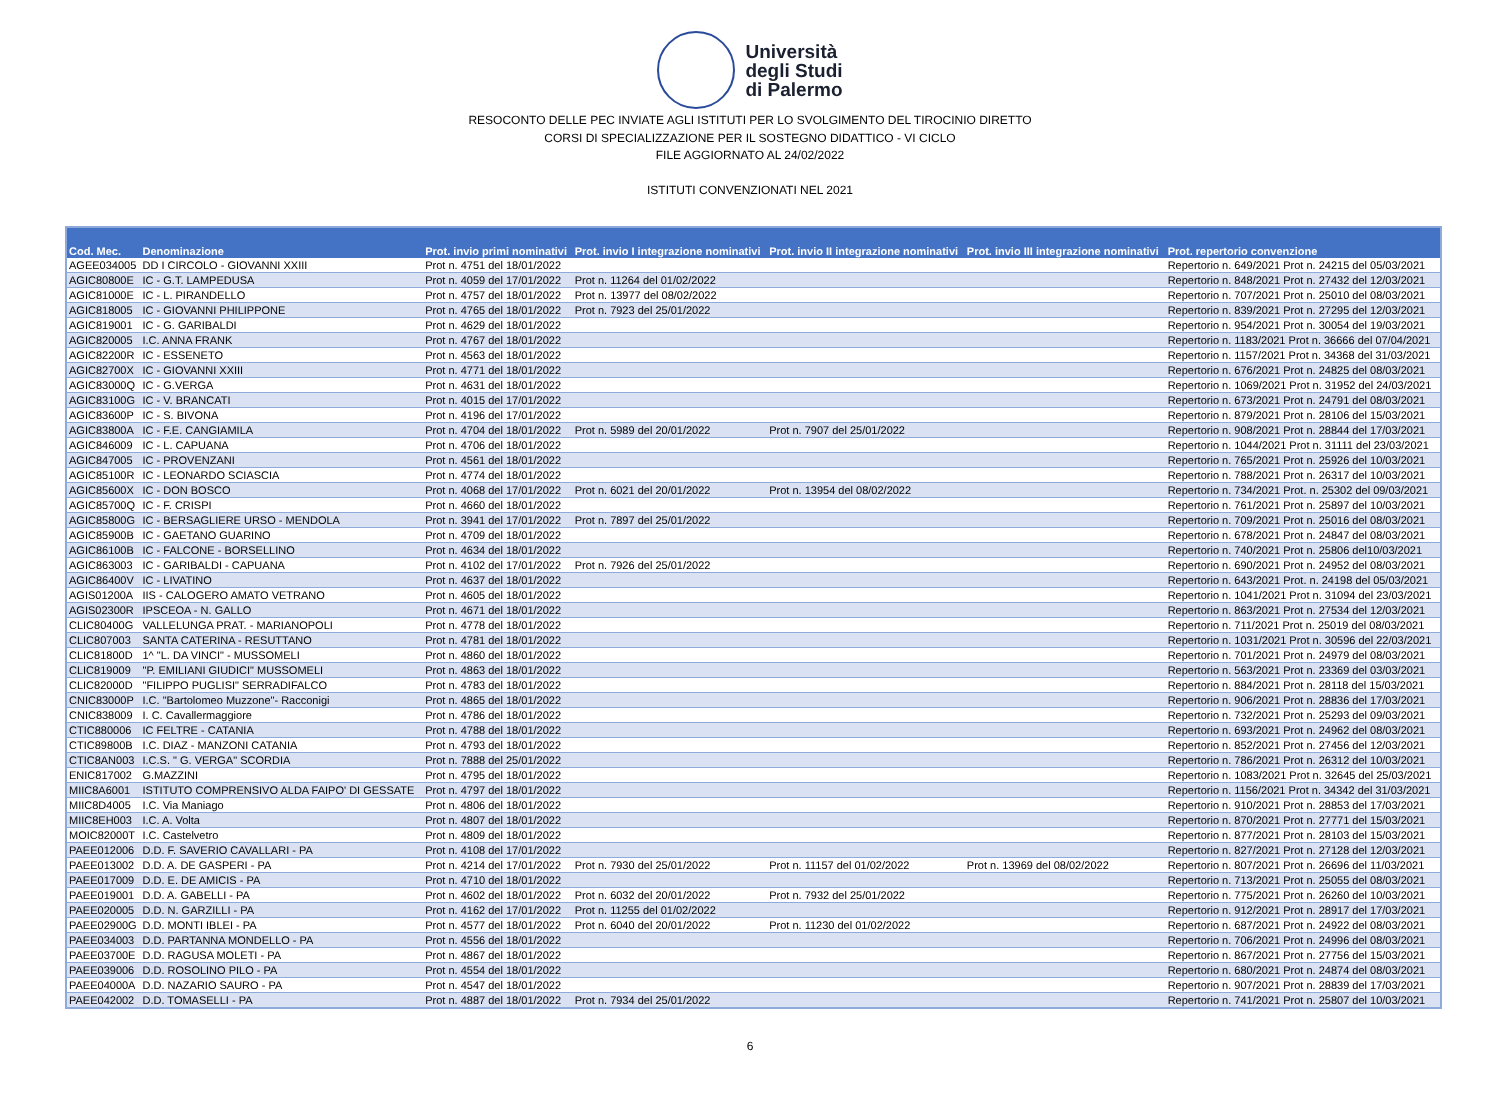Università
degli Studi
di Palermo
RESOCONTO DELLE PEC INVIATE AGLI ISTITUTI PER LO SVOLGIMENTO DEL TIROCINIO DIRETTO
CORSI DI SPECIALIZZAZIONE PER IL SOSTEGNO DIDATTICO - VI CICLO
FILE AGGIORNATO AL 24/02/2022
ISTITUTI CONVENZIONATI NEL 2021
| Cod. Mec. | Denominazione | Prot. invio primi nominativi | Prot. invio I integrazione nominativi | Prot. invio II integrazione nominativi | Prot. invio III integrazione nominativi | Prot. repertorio convenzione |
| --- | --- | --- | --- | --- | --- | --- |
| AGEE034005 | DD I CIRCOLO - GIOVANNI XXIII | Prot n. 4751 del 18/01/2022 | | | | Repertorio n. 649/2021 Prot n. 24215 del 05/03/2021 |
| AGIC80800E | IC - G.T. LAMPEDUSA | Prot n. 4059 del 17/01/2022 | Prot n. 11264 del 01/02/2022 | | | Repertorio n. 848/2021 Prot n. 27432 del 12/03/2021 |
| AGIC81000E | IC - L. PIRANDELLO | Prot n. 4757 del 18/01/2022 | Prot n. 13977 del 08/02/2022 | | | Repertorio n. 707/2021 Prot n. 25010 del 08/03/2021 |
| AGIC818005 | IC - GIOVANNI PHILIPPONE | Prot n. 4765 del 18/01/2022 | Prot n. 7923 del 25/01/2022 | | | Repertorio n. 839/2021 Prot n. 27295 del 12/03/2021 |
| AGIC819001 | IC - G. GARIBALDI | Prot n. 4629 del 18/01/2022 | | | | Repertorio n. 954/2021 Prot n. 30054 del 19/03/2021 |
| AGIC820005 | I.C. ANNA FRANK | Prot n. 4767 del 18/01/2022 | | | | Repertorio n. 1183/2021 Prot n. 36666 del 07/04/2021 |
| AGIC82200R | IC - ESSENETO | Prot n. 4563 del 18/01/2022 | | | | Repertorio n. 1157/2021 Prot n. 34368 del 31/03/2021 |
| AGIC82700X | IC - GIOVANNI XXIII | Prot n. 4771 del 18/01/2022 | | | | Repertorio n. 676/2021 Prot n. 24825 del 08/03/2021 |
| AGIC83000Q | IC - G.VERGA | Prot n. 4631 del 18/01/2022 | | | | Repertorio n. 1069/2021 Prot n. 31952 del 24/03/2021 |
| AGIC83100G | IC - V. BRANCATI | Prot n. 4015 del 17/01/2022 | | | | Repertorio n. 673/2021 Prot n. 24791 del 08/03/2021 |
| AGIC83600P | IC - S. BIVONA | Prot n. 4196 del 17/01/2022 | | | | Repertorio n. 879/2021 Prot n. 28106 del 15/03/2021 |
| AGIC83800A | IC - F.E. CANGIAMILA | Prot n. 4704 del 18/01/2022 | Prot n. 5989 del 20/01/2022 | Prot n. 7907 del 25/01/2022 | | Repertorio n. 908/2021 Prot n. 28844 del 17/03/2021 |
| AGIC846009 | IC - L. CAPUANA | Prot n. 4706 del 18/01/2022 | | | | Repertorio n. 1044/2021 Prot n. 31111 del 23/03/2021 |
| AGIC847005 | IC - PROVENZANI | Prot n. 4561 del 18/01/2022 | | | | Repertorio n. 765/2021 Prot n. 25926 del 10/03/2021 |
| AGIC85100R | IC - LEONARDO SCIASCIA | Prot n. 4774 del 18/01/2022 | | | | Repertorio n. 788/2021 Prot n. 26317 del 10/03/2021 |
| AGIC85600X | IC - DON BOSCO | Prot n. 4068 del 17/01/2022 | Prot n. 6021 del 20/01/2022 | Prot n. 13954 del 08/02/2022 | | Repertorio n. 734/2021 Prot. n. 25302 del 09/03/2021 |
| AGIC85700Q | IC - F. CRISPI | Prot n. 4660 del 18/01/2022 | | | | Repertorio n. 761/2021 Prot n. 25897 del 10/03/2021 |
| AGIC85800G | IC - BERSAGLIERE URSO - MENDOLA | Prot n. 3941 del 17/01/2022 | Prot n. 7897 del 25/01/2022 | | | Repertorio n. 709/2021 Prot n. 25016 del 08/03/2021 |
| AGIC85900B | IC - GAETANO GUARINO | Prot n. 4709 del 18/01/2022 | | | | Repertorio n. 678/2021 Prot n. 24847 del 08/03/2021 |
| AGIC86100B | IC - FALCONE - BORSELLINO | Prot n. 4634 del 18/01/2022 | | | | Repertorio n. 740/2021 Prot n. 25806 del10/03/2021 |
| AGIC863003 | IC - GARIBALDI - CAPUANA | Prot n. 4102 del 17/01/2022 | Prot n. 7926 del 25/01/2022 | | | Repertorio n. 690/2021 Prot n. 24952 del 08/03/2021 |
| AGIC86400V | IC - LIVATINO | Prot n. 4637 del 18/01/2022 | | | | Repertorio n. 643/2021 Prot. n. 24198 del 05/03/2021 |
| AGIS01200A | IIS - CALOGERO AMATO VETRANO | Prot n. 4605 del 18/01/2022 | | | | Repertorio n. 1041/2021 Prot n. 31094 del 23/03/2021 |
| AGIS02300R | IPSCEOA - N. GALLO | Prot n. 4671 del 18/01/2022 | | | | Repertorio n. 863/2021 Prot n. 27534 del 12/03/2021 |
| CLIC80400G | VALLELUNGA PRAT. - MARIANOPOLI | Prot n. 4778 del 18/01/2022 | | | | Repertorio n. 711/2021 Prot n. 25019 del 08/03/2021 |
| CLIC807003 | SANTA CATERINA - RESUTTANO | Prot n. 4781 del 18/01/2022 | | | | Repertorio n. 1031/2021 Prot n. 30596 del 22/03/2021 |
| CLIC81800D | 1^ "L. DA VINCI" - MUSSOMELI | Prot n. 4860 del 18/01/2022 | | | | Repertorio n. 701/2021 Prot n. 24979 del 08/03/2021 |
| CLIC819009 | "P. EMILIANI GIUDICI" MUSSOMELI | Prot n. 4863 del 18/01/2022 | | | | Repertorio n. 563/2021 Prot n. 23369 del 03/03/2021 |
| CLIC82000D | "FILIPPO PUGLISI" SERRADIFALCO | Prot n. 4783 del 18/01/2022 | | | | Repertorio n. 884/2021 Prot n. 28118 del 15/03/2021 |
| CNIC83000P | I.C. "Bartolomeo Muzzone"- Racconigi | Prot n. 4865 del 18/01/2022 | | | | Repertorio n. 906/2021 Prot n. 28836 del 17/03/2021 |
| CNIC838009 | I. C. Cavallermaggiore | Prot n. 4786 del 18/01/2022 | | | | Repertorio n. 732/2021 Prot n. 25293 del 09/03/2021 |
| CTIC880006 | IC FELTRE - CATANIA | Prot n. 4788 del 18/01/2022 | | | | Repertorio n. 693/2021 Prot n. 24962 del 08/03/2021 |
| CTIC89800B | I.C. DIAZ - MANZONI CATANIA | Prot n. 4793 del 18/01/2022 | | | | Repertorio n. 852/2021 Prot n. 27456 del 12/03/2021 |
| CTIC8AN003 | I.C.S. " G. VERGA" SCORDIA | Prot n. 7888 del 25/01/2022 | | | | Repertorio n. 786/2021 Prot n. 26312 del 10/03/2021 |
| ENIC817002 | G.MAZZINI | Prot n. 4795 del 18/01/2022 | | | | Repertorio n. 1083/2021 Prot n. 32645 del 25/03/2021 |
| MIIC8A6001 | ISTITUTO COMPRENSIVO ALDA FAIPO' DI GESSATE | Prot n. 4797 del 18/01/2022 | | | | Repertorio n. 1156/2021 Prot n. 34342 del 31/03/2021 |
| MIIC8D4005 | I.C. Via Maniago | Prot n. 4806 del 18/01/2022 | | | | Repertorio n. 910/2021 Prot n. 28853 del 17/03/2021 |
| MIIC8EH003 | I.C. A. Volta | Prot n. 4807 del 18/01/2022 | | | | Repertorio n. 870/2021 Prot n. 27771 del 15/03/2021 |
| MOIC82000T | I.C. Castelvetro | Prot n. 4809 del 18/01/2022 | | | | Repertorio n. 877/2021 Prot n. 28103 del 15/03/2021 |
| PAEE012006 | D.D. F. SAVERIO CAVALLARI - PA | Prot n. 4108 del 17/01/2022 | | | | Repertorio n. 827/2021 Prot n. 27128 del 12/03/2021 |
| PAEE013002 | D.D. A. DE GASPERI - PA | Prot n. 4214 del 17/01/2022 | Prot n. 7930 del 25/01/2022 | Prot n. 11157 del 01/02/2022 | Prot n. 13969 del 08/02/2022 | Repertorio n. 807/2021 Prot n. 26696 del 11/03/2021 |
| PAEE017009 | D.D. E. DE AMICIS - PA | Prot n. 4710 del 18/01/2022 | | | | Repertorio n. 713/2021 Prot n. 25055 del 08/03/2021 |
| PAEE019001 | D.D. A. GABELLI - PA | Prot n. 4602 del 18/01/2022 | Prot n. 6032 del 20/01/2022 | Prot n. 7932 del 25/01/2022 | | Repertorio n. 775/2021 Prot n. 26260 del 10/03/2021 |
| PAEE020005 | D.D. N. GARZILLI - PA | Prot n. 4162 del 17/01/2022 | Prot n. 11255 del 01/02/2022 | | | Repertorio n. 912/2021 Prot n. 28917 del 17/03/2021 |
| PAEE02900G | D.D. MONTI IBLEI - PA | Prot n. 4577 del 18/01/2022 | Prot n. 6040 del 20/01/2022 | Prot n. 11230 del 01/02/2022 | | Repertorio n. 687/2021 Prot n. 24922 del 08/03/2021 |
| PAEE034003 | D.D. PARTANNA MONDELLO - PA | Prot n. 4556 del 18/01/2022 | | | | Repertorio n. 706/2021 Prot n. 24996 del 08/03/2021 |
| PAEE03700E | D.D. RAGUSA MOLETI - PA | Prot n. 4867 del 18/01/2022 | | | | Repertorio n. 867/2021 Prot n. 27756 del 15/03/2021 |
| PAEE039006 | D.D. ROSOLINO PILO - PA | Prot n. 4554 del 18/01/2022 | | | | Repertorio n. 680/2021 Prot n. 24874 del 08/03/2021 |
| PAEE04000A | D.D. NAZARIO SAURO - PA | Prot n. 4547 del 18/01/2022 | | | | Repertorio n. 907/2021 Prot n. 28839 del 17/03/2021 |
| PAEE042002 | D.D. TOMASELLI - PA | Prot n. 4887 del 18/01/2022 | Prot n. 7934 del 25/01/2022 | | | Repertorio n. 741/2021 Prot n. 25807 del 10/03/2021 |
6